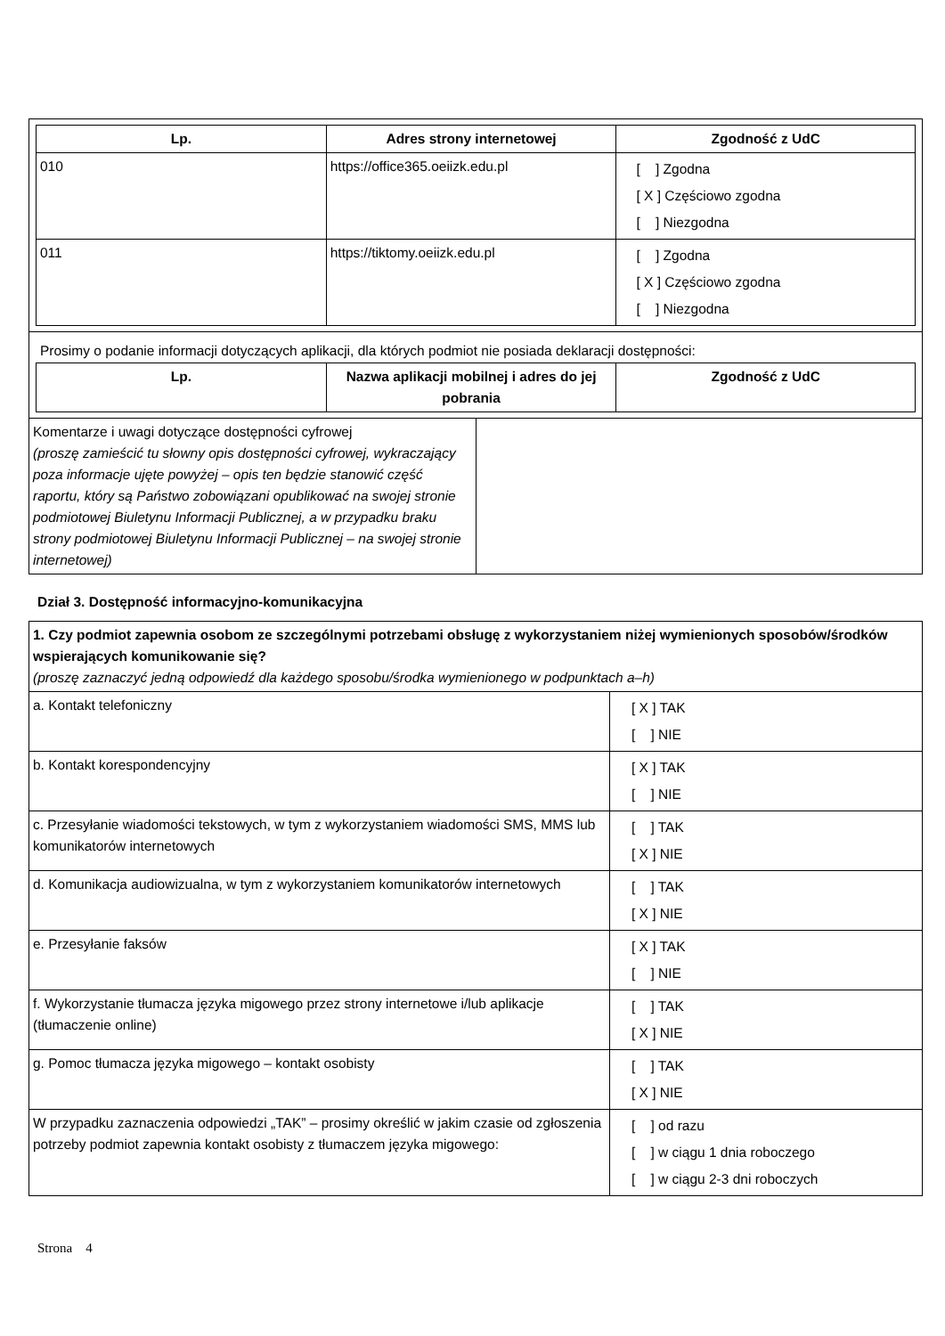| Lp. | Adres strony internetowej | Zgodność z UdC |
| --- | --- | --- |
| 010 | https://office365.oeiizk.edu.pl | [ ] Zgodna [ X ] Częściowo zgodna [ ] Niezgodna |
| 011 | https://tiktomy.oeiizk.edu.pl | [ ] Zgodna [ X ] Częściowo zgodna [ ] Niezgodna |
Prosimy o podanie informacji dotyczących aplikacji, dla których podmiot nie posiada deklaracji dostępności:
| Lp. | Nazwa aplikacji mobilnej i adres do jej pobrania | Zgodność z UdC |
| --- | --- | --- |
| Komentarze i uwagi dotyczące dostępności cyfrowej (proszę zamieścić tu słowny opis dostępności cyfrowej, wykraczający poza informacje ujęte powyżej – opis ten będzie stanowić część raportu, który są Państwo zobowiązani opublikować na swojej stronie podmiotowej Biuletynu Informacji Publicznej, a w przypadku braku strony podmiotowej Biuletynu Informacji Publicznej – na swojej stronie internetowej) | |
Dział 3. Dostępność informacyjno-komunikacyjna
| 1. Czy podmiot zapewnia osobom ze szczególnymi potrzebami obsługę z wykorzystaniem niżej wymienionych sposobów/środków wspierających komunikowanie się? (proszę zaznaczyć jedną odpowiedź dla każdego sposobu/środka wymienionego w podpunktach a–h) | |
| a. Kontakt telefoniczny | [ X ] TAK [ ] NIE |
| b. Kontakt korespondencyjny | [ X ] TAK [ ] NIE |
| c. Przesyłanie wiadomości tekstowych, w tym z wykorzystaniem wiadomości SMS, MMS lub komunikatorów internetowych | [ ] TAK [ X ] NIE |
| d. Komunikacja audiowizualna, w tym z wykorzystaniem komunikatorów internetowych | [ ] TAK [ X ] NIE |
| e. Przesyłanie faksów | [ X ] TAK [ ] NIE |
| f. Wykorzystanie tłumacza języka migowego przez strony internetowe i/lub aplikacje (tłumaczenie online) | [ ] TAK [ X ] NIE |
| g. Pomoc tłumacza języka migowego – kontakt osobisty | [ ] TAK [ X ] NIE |
| W przypadku zaznaczenia odpowiedzi „TAK” – prosimy określić w jakim czasie od zgłoszenia potrzeby podmiot zapewnia kontakt osobisty z tłumaczem języka migowego: | [ ] od razu [ ] w ciągu 1 dnia roboczego [ ] w ciągu 2-3 dni roboczych |
Strona 4